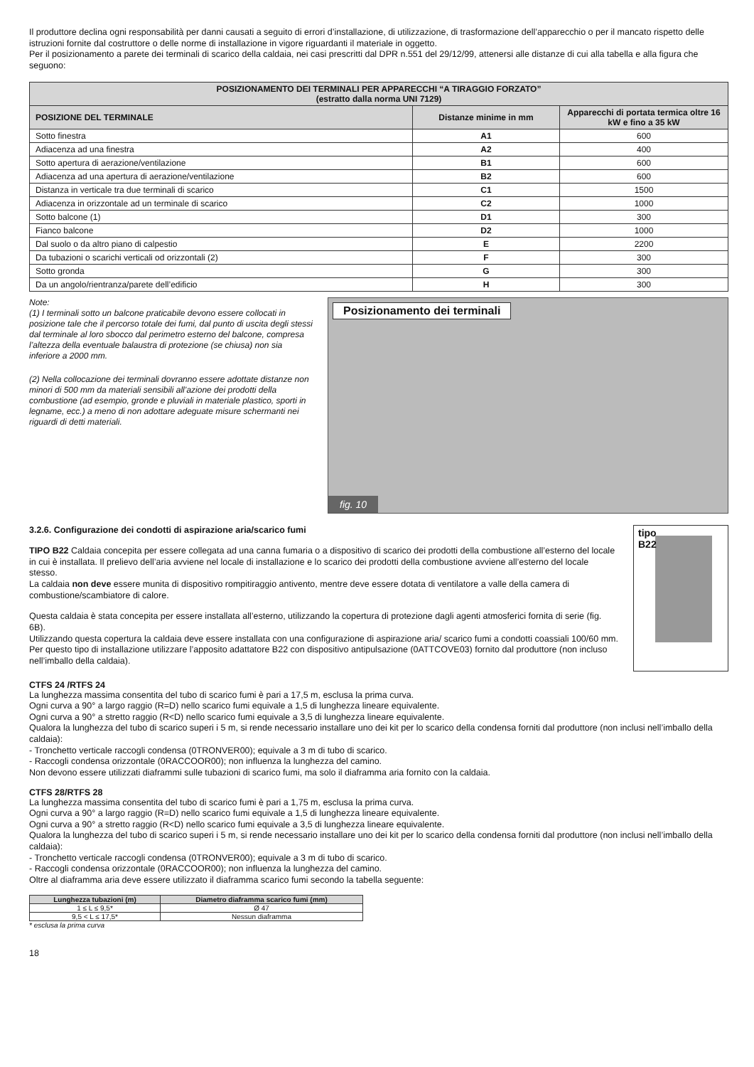Il produttore declina ogni responsabilità per danni causati a seguito di errori d’installazione, di utilizzazione, di trasformazione dell’apparecchio o per il mancato rispetto delle istruzioni fornite dal costruttore o delle norme di installazione in vigore riguardanti il materiale in oggetto.
Per il posizionamento a parete dei terminali di scarico della caldaia, nei casi prescritti dal DPR n.551 del 29/12/99, attenersi alle distanze di cui alla tabella e alla figura che seguono:
| POSIZIONAMENTO DEI TERMINALI PER APPARECCHI “A TIRAGGIO FORZATO” (estratto dalla norma UNI 7129) | | |
| --- | --- | --- |
| POSIZIONE DEL TERMINALE | Distanze minime in mm | Apparecchi di portata termica oltre 16 kW e fino a 35 kW |
| Sotto finestra | A1 | 600 |
| Adiacenza ad una finestra | A2 | 400 |
| Sotto apertura di aerazione/ventilazione | B1 | 600 |
| Adiacenza ad una apertura di aerazione/ventilazione | B2 | 600 |
| Distanza in verticale tra due terminali di scarico | C1 | 1500 |
| Adiacenza in orizzontale ad un terminale di scarico | C2 | 1000 |
| Sotto balcone (1) | D1 | 300 |
| Fianco balcone | D2 | 1000 |
| Dal suolo o da altro piano di calpestio | E | 2200 |
| Da tubazioni o scarichi verticali od orizzontali (2) | F | 300 |
| Sotto gronda | G | 300 |
| Da un angolo/rientranza/parete dell’edificio | H | 300 |
Note:
(1) I terminali sotto un balcone praticabile devono essere collocati in posizione tale che il percorso totale dei fumi, dal punto di uscita degli stessi dal terminale al loro sbocco dal perimetro esterno del balcone, compresa l’altezza della eventuale balaustra di protezione (se chiusa) non sia inferiore a 2000 mm.
(2) Nella collocazione dei terminali dovranno essere adottate distanze non minori di 500 mm da materiali sensibili all’azione dei prodotti della combustione (ad esempio, gronde e pluviali in materiale plastico, sporti in legname, ecc.) a meno di non adottare adeguate misure schermanti nei riguardi di detti materiali.
Posizionamento dei terminali
fig. 10
3.2.6. Configurazione dei condotti di aspirazione aria/scarico fumi
TIPO B22 Caldaia concepita per essere collegata ad una canna fumaria o a dispositivo di scarico dei prodotti della combustione all’esterno del locale in cui è installata. Il prelievo dell’aria avviene nel locale di installazione e lo scarico dei prodotti della combustione avviene all’esterno del locale stesso.
La caldaia non deve essere munita di dispositivo rompitiraggio antivento, mentre deve essere dotata di ventilatore a valle della camera di combustione/scambiatore di calore.
Questa caldaia è stata concepita per essere installata all’esterno, utilizzando la copertura di protezione dagli agenti atmosferici fornita di serie (fig. 6B).
Utilizzando questa copertura la caldaia deve essere installata con una configurazione di aspirazione aria/ scarico fumi a condotti coassiali 100/60 mm.
Per questo tipo di installazione utilizzare l’apposito adattatore B22 con dispositivo antipulsazione (0ATTCOVE03) fornito dal produttore (non incluso nell’imballo della caldaia).
tipo
B22
CTFS 24 /RTFS 24
La lunghezza massima consentita del tubo di scarico fumi è pari a 17,5 m, esclusa la prima curva.
Ogni curva a 90° a largo raggio (R=D) nello scarico fumi equivale a 1,5 di lunghezza lineare equivalente.
Ogni curva a 90° a stretto raggio (R<D) nello scarico fumi equivale a 3,5 di lunghezza lineare equivalente.
Qualora la lunghezza del tubo di scarico superi i 5 m, si rende necessario installare uno dei kit per lo scarico della condensa forniti dal produttore (non inclusi nell’imballo della caldaia):
- Tronchetto verticale raccogli condensa (0TRONVER00); equivale a 3 m di tubo di scarico.
- Raccogli condensa orizzontale (0RACCOOR00); non influenza la lunghezza del camino.
Non devono essere utilizzati diaframmi sulle tubazioni di scarico fumi, ma solo il diaframma aria fornito con la caldaia.
CTFS 28/RTFS 28
La lunghezza massima consentita del tubo di scarico fumi è pari a 1,75 m, esclusa la prima curva.
Ogni curva a 90° a largo raggio (R=D) nello scarico fumi equivale a 1,5 di lunghezza lineare equivalente.
Ogni curva a 90° a stretto raggio (R<D) nello scarico fumi equivale a 3,5 di lunghezza lineare equivalente.
Qualora la lunghezza del tubo di scarico superi i 5 m, si rende necessario installare uno dei kit per lo scarico della condensa forniti dal produttore (non inclusi nell’imballo della caldaia):
- Tronchetto verticale raccogli condensa (0TRONVER00); equivale a 3 m di tubo di scarico.
- Raccogli condensa orizzontale (0RACCOOR00); non influenza la lunghezza del camino.
Oltre al diaframma aria deve essere utilizzato il diaframma scarico fumi secondo la tabella seguente:
| Lunghezza tubazioni (m) | Diametro diaframma scarico fumi (mm) |
| --- | --- |
| 1 ≤ L ≤ 9,5* | Ø 47 |
| 9,5 < L ≤ 17,5* | Nessun diaframma |
* esclusa la prima curva
18